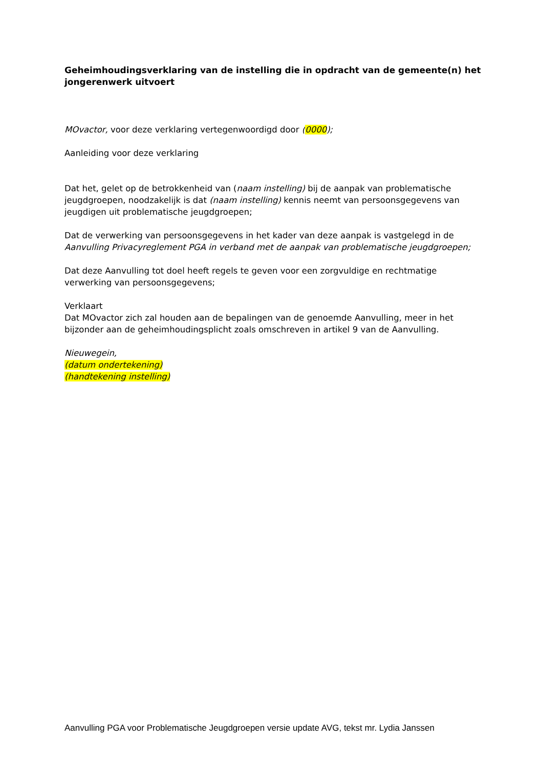Geheimhoudingsverklaring van de instelling die in opdracht van de gemeente(n) het jongerenwerk uitvoert
MOvactor, voor deze verklaring vertegenwoordigd door (0000);
Aanleiding voor deze verklaring
Dat het, gelet op de betrokkenheid van (naam instelling) bij de aanpak van problematische jeugdgroepen, noodzakelijk is dat (naam instelling) kennis neemt van persoonsgegevens van jeugdigen uit problematische jeugdgroepen;
Dat de verwerking van persoonsgegevens in het kader van deze aanpak is vastgelegd in de Aanvulling Privacyreglement PGA in verband met de aanpak van problematische jeugdgroepen;
Dat deze Aanvulling tot doel heeft regels te geven voor een zorgvuldige en rechtmatige verwerking van persoonsgegevens;
Verklaart
Dat MOvactor zich zal houden aan de bepalingen van de genoemde Aanvulling, meer in het bijzonder aan de geheimhoudingsplicht zoals omschreven in artikel 9 van de Aanvulling.
Nieuwegein,
(datum ondertekening)
(handtekening instelling)
Aanvulling PGA voor Problematische Jeugdgroepen versie update AVG, tekst mr. Lydia Janssen